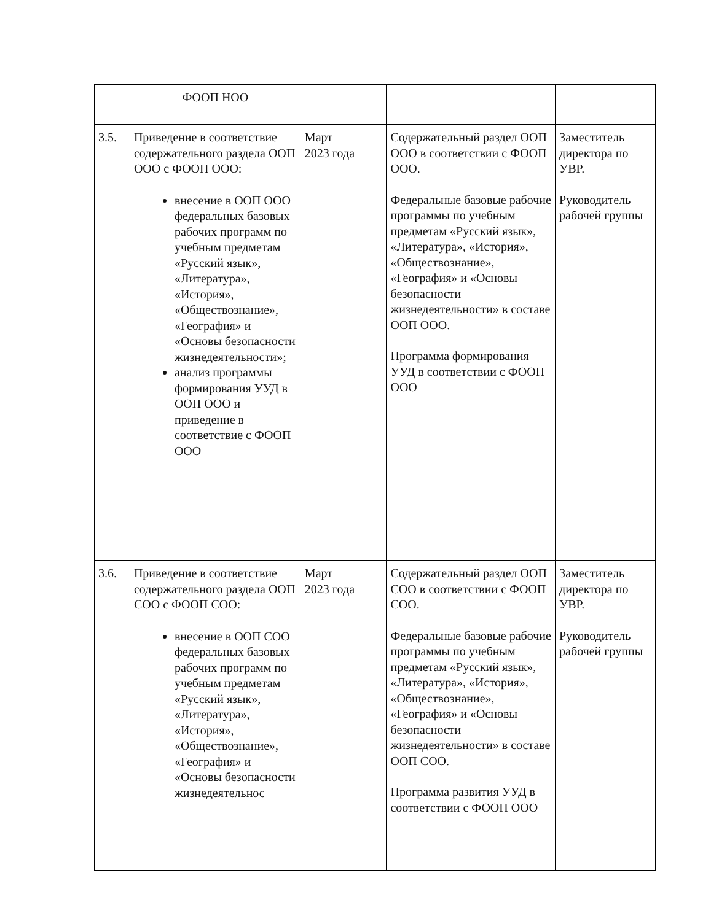| | ФООП НОО | | | |
| 3.5. | Приведение в соответствие содержательного раздела ООП ООО с ФООП ООО: внесение в ООП ООО федеральных базовых рабочих программ по учебным предметам «Русский язык», «Литература», «История», «Обществознание», «География» и «Основы безопасности жизнедеятельности»; анализ программы формирования УУД в ООП ООО и приведение в соответствие с ФООП ООО | Март 2023 года | Содержательный раздел ООП ООО в соответствии с ФООП ООО. Федеральные базовые рабочие программы по учебным предметам «Русский язык», «Литература», «История», «Обществознание», «География» и «Основы безопасности жизнедеятельности» в составе ООП ООО. Программа формирования УУД в соответствии с ФООП ООО | Заместитель директора по УВР. Руководитель рабочей группы |
| 3.6. | Приведение в соответствие содержательного раздела ООП СОО с ФООП СОО: внесение в ООП СОО федеральных базовых рабочих программ по учебным предметам «Русский язык», «Литература», «История», «Обществознание», «География» и «Основы безопасности жизнедеятельнос | Март 2023 года | Содержательный раздел ООП СОО в соответствии с ФООП СОО. Федеральные базовые рабочие программы по учебным предметам «Русский язык», «Литература», «История», «Обществознание», «География» и «Основы безопасности жизнедеятельности» в составе ООП СОО. Программа развития УУД в соответствии с ФООП ООО | Заместитель директора по УВР. Руководитель рабочей группы |